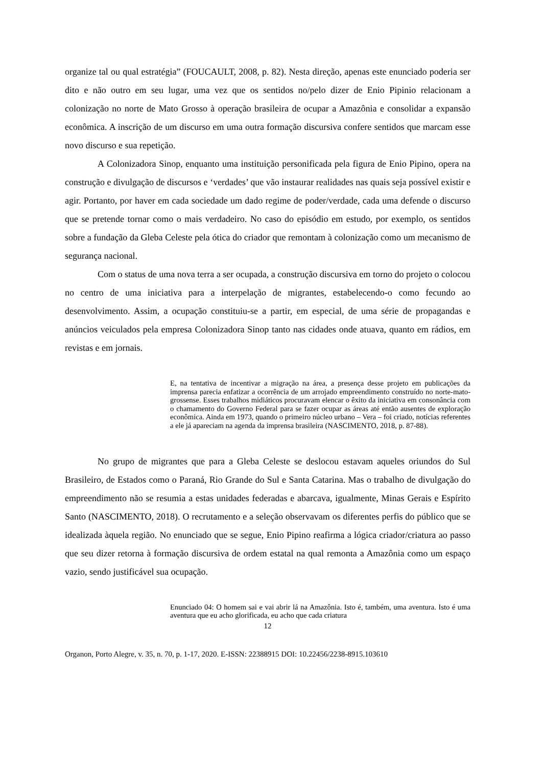organize tal ou qual estratégia” (FOUCAULT, 2008, p. 82). Nesta direção, apenas este enunciado poderia ser dito e não outro em seu lugar, uma vez que os sentidos no/pelo dizer de Enio Pipinio relacionam a colonização no norte de Mato Grosso à operação brasileira de ocupar a Amazônia e consolidar a expansão econômica. A inscrição de um discurso em uma outra formação discursiva confere sentidos que marcam esse novo discurso e sua repetição.
A Colonizadora Sinop, enquanto uma instituição personificada pela figura de Enio Pipino, opera na construção e divulgação de discursos e ‘verdades’ que vão instaurar realidades nas quais seja possível existir e agir. Portanto, por haver em cada sociedade um dado regime de poder/verdade, cada uma defende o discurso que se pretende tornar como o mais verdadeiro. No caso do episódio em estudo, por exemplo, os sentidos sobre a fundação da Gleba Celeste pela ótica do criador que remontam à colonização como um mecanismo de segurança nacional.
Com o status de uma nova terra a ser ocupada, a construção discursiva em torno do projeto o colocou no centro de uma iniciativa para a interpelação de migrantes, estabelecendo-o como fecundo ao desenvolvimento. Assim, a ocupação constituiu-se a partir, em especial, de uma série de propagandas e anúncios veiculados pela empresa Colonizadora Sinop tanto nas cidades onde atuava, quanto em rádios, em revistas e em jornais.
E, na tentativa de incentivar a migração na área, a presença desse projeto em publicações da imprensa parecia enfatizar a ocorrência de um arrojado empreendimento construído no norte-mato-grossense. Esses trabalhos midiáticos procuravam elencar o êxito da iniciativa em consonância com o chamamento do Governo Federal para se fazer ocupar as áreas até então ausentes de exploração econômica. Ainda em 1973, quando o primeiro núcleo urbano – Vera – foi criado, notícias referentes a ele já apareciam na agenda da imprensa brasileira (NASCIMENTO, 2018, p. 87-88).
No grupo de migrantes que para a Gleba Celeste se deslocou estavam aqueles oriundos do Sul Brasileiro, de Estados como o Paraná, Rio Grande do Sul e Santa Catarina. Mas o trabalho de divulgação do empreendimento não se resumia a estas unidades federadas e abarcava, igualmente, Minas Gerais e Espírito Santo (NASCIMENTO, 2018). O recrutamento e a seleção observavam os diferentes perfis do público que se idealizada àquela região. No enunciado que se segue, Enio Pipino reafirma a lógica criador/criatura ao passo que seu dizer retorna à formação discursiva de ordem estatal na qual remonta a Amazônia como um espaço vazio, sendo justificável sua ocupação.
Enunciado 04: O homem sai e vai abrir lá na Amazônia. Isto é, também, uma aventura. Isto é uma aventura que eu acho glorificada, eu acho que cada criatura
12
Organon, Porto Alegre, v. 35, n. 70, p. 1-17, 2020. E-ISSN: 22388915 DOI: 10.22456/2238-8915.103610